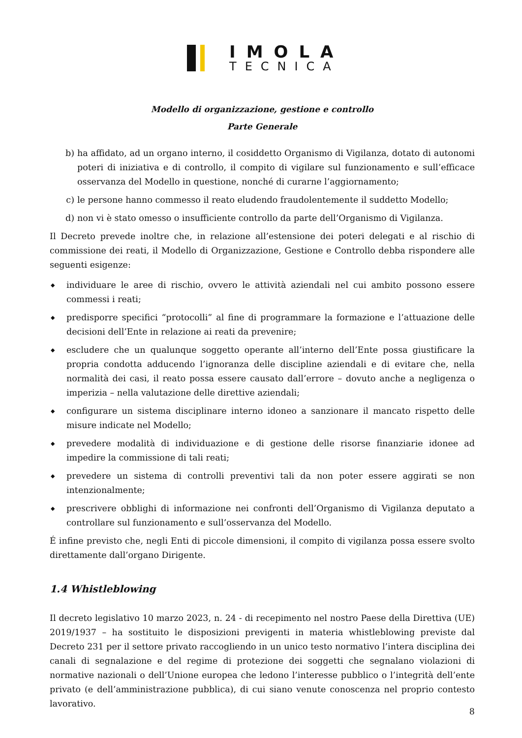IMOLA
TECNICA
Modello di organizzazione, gestione e controllo
Parte Generale
b) ha affidato, ad un organo interno, il cosiddetto Organismo di Vigilanza, dotato di autonomi poteri di iniziativa e di controllo, il compito di vigilare sul funzionamento e sull’efficace osservanza del Modello in questione, nonché di curarne l’aggiornamento;
c) le persone hanno commesso il reato eludendo fraudolentemente il suddetto Modello;
d) non vi è stato omesso o insufficiente controllo da parte dell’Organismo di Vigilanza.
Il Decreto prevede inoltre che, in relazione all’estensione dei poteri delegati e al rischio di commissione dei reati, il Modello di Organizzazione, Gestione e Controllo debba rispondere alle seguenti esigenze:
◆ individuare le aree di rischio, ovvero le attività aziendali nel cui ambito possono essere commessi i reati;
◆ predisporre specifici “protocolli” al fine di programmare la formazione e l’attuazione delle decisioni dell’Ente in relazione ai reati da prevenire;
◆ escludere che un qualunque soggetto operante all’interno dell’Ente possa giustificare la propria condotta adducendo l’ignoranza delle discipline aziendali e di evitare che, nella normalità dei casi, il reato possa essere causato dall’errore – dovuto anche a negligenza o imperizia – nella valutazione delle direttive aziendali;
◆ configurare un sistema disciplinare interno idoneo a sanzionare il mancato rispetto delle misure indicate nel Modello;
◆ prevedere modalità di individuazione e di gestione delle risorse finanziarie idonee ad impedire la commissione di tali reati;
◆ prevedere un sistema di controlli preventivi tali da non poter essere aggirati se non intenzionalmente;
◆ prescrivere obblighi di informazione nei confronti dell’Organismo di Vigilanza deputato a controllare sul funzionamento e sull’osservanza del Modello.
É infine previsto che, negli Enti di piccole dimensioni, il compito di vigilanza possa essere svolto direttamente dall’organo Dirigente.
1.4 Whistleblowing
Il decreto legislativo 10 marzo 2023, n. 24 - di recepimento nel nostro Paese della Direttiva (UE) 2019/1937 – ha sostituito le disposizioni previgenti in materia whistleblowing previste dal Decreto 231 per il settore privato raccogliendo in un unico testo normativo l’intera disciplina dei canali di segnalazione e del regime di protezione dei soggetti che segnalano violazioni di normative nazionali o dell’Unione europea che ledono l’interesse pubblico o l’integrità dell’ente privato (e dell’amministrazione pubblica), di cui siano venute conoscenza nel proprio contesto lavorativo.
8